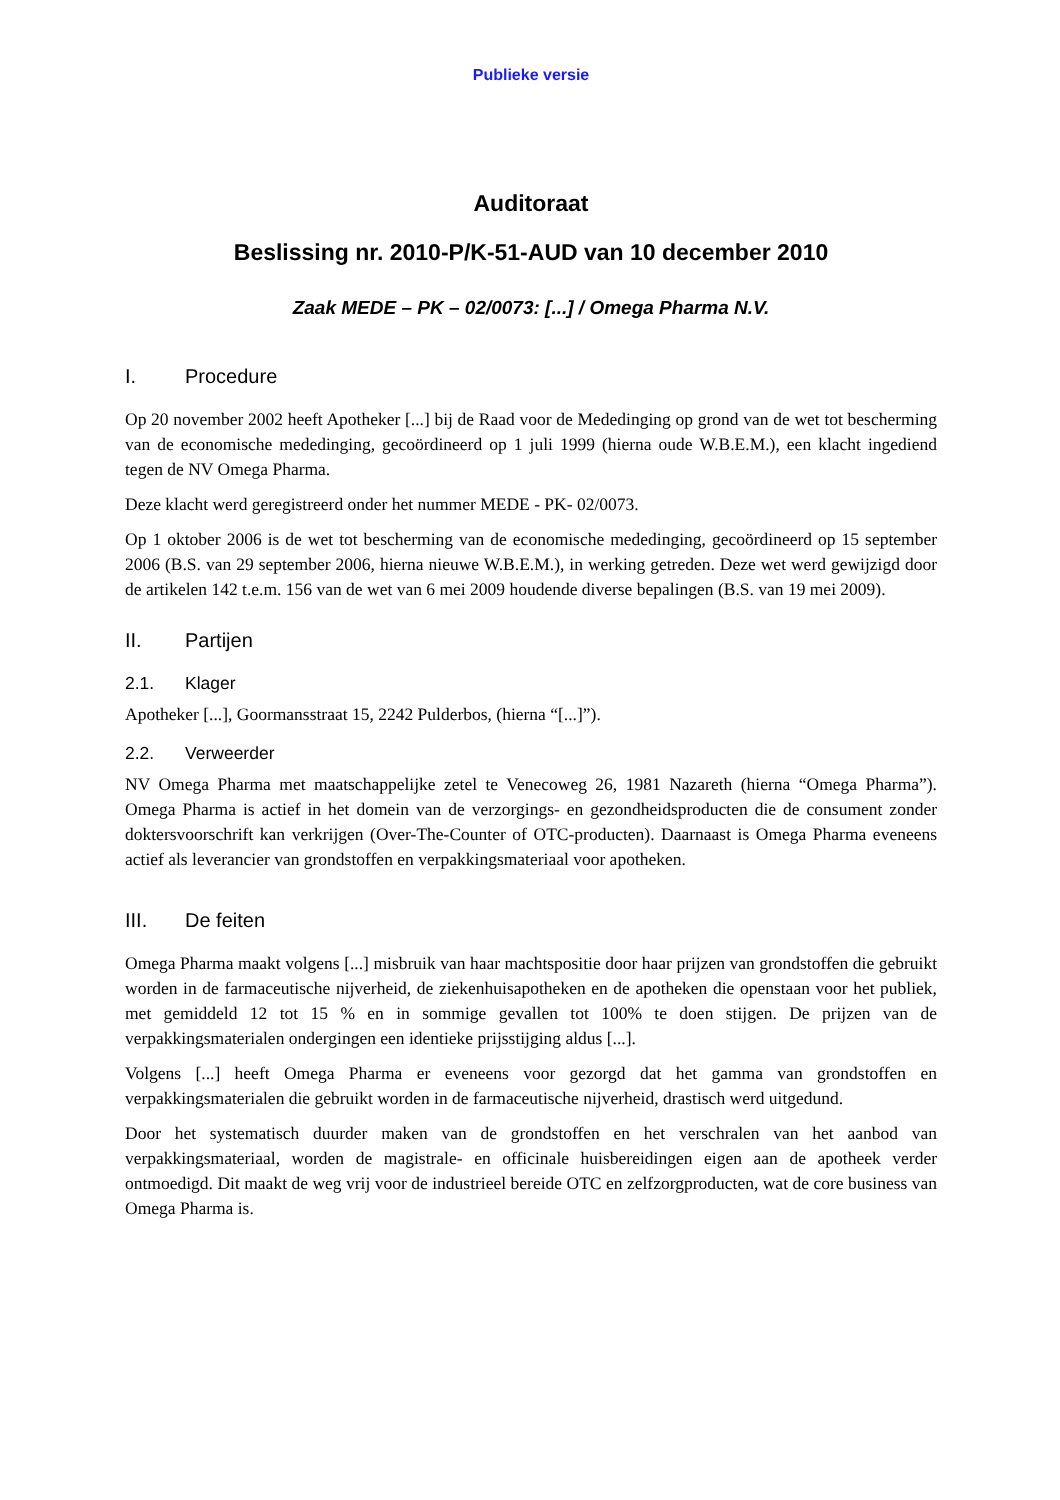Publieke versie
Auditoraat
Beslissing nr. 2010-P/K-51-AUD van 10 december 2010
Zaak MEDE – PK – 02/0073: [...] / Omega Pharma N.V.
I. Procedure
Op 20 november 2002 heeft Apotheker [...] bij de Raad voor de Mededinging op grond van de wet tot bescherming van de economische mededinging, gecoördineerd op 1 juli 1999 (hierna oude W.B.E.M.), een klacht ingediend tegen de NV Omega Pharma.
Deze klacht werd geregistreerd onder het nummer MEDE - PK- 02/0073.
Op 1 oktober 2006 is de wet tot bescherming van de economische mededinging, gecoördineerd op 15 september 2006 (B.S. van 29 september 2006, hierna nieuwe W.B.E.M.), in werking getreden. Deze wet werd gewijzigd door de artikelen 142 t.e.m. 156 van de wet van 6 mei 2009 houdende diverse bepalingen (B.S. van 19 mei 2009).
II. Partijen
2.1. Klager
Apotheker [...], Goormansstraat 15, 2242 Pulderbos, (hierna “[...]”).
2.2. Verweerder
NV Omega Pharma met maatschappelijke zetel te Venecoweg 26, 1981 Nazareth (hierna “Omega Pharma”). Omega Pharma is actief in het domein van de verzorgings- en gezondheidsproducten die de consument zonder doktersvoorschrift kan verkrijgen (Over-The-Counter of OTC-producten). Daarnaast is Omega Pharma eveneens actief als leverancier van grondstoffen en verpakkingsmateriaal voor apotheken.
III. De feiten
Omega Pharma maakt volgens [...] misbruik van haar machtspositie door haar prijzen van grondstoffen die gebruikt worden in de farmaceutische nijverheid, de ziekenhuisapotheken en de apotheken die openstaan voor het publiek, met gemiddeld 12 tot 15 % en in sommige gevallen tot 100% te doen stijgen. De prijzen van de verpakkingsmaterialen ondergingen een identieke prijsstijging aldus [...].
Volgens [...] heeft Omega Pharma er eveneens voor gezorgd dat het gamma van grondstoffen en verpakkingsmaterialen die gebruikt worden in de farmaceutische nijverheid, drastisch werd uitgedund.
Door het systematisch duurder maken van de grondstoffen en het verschralen van het aanbod van verpakkingsmateriaal, worden de magistrale- en officinale huisbereidingen eigen aan de apotheek verder ontmoedigd. Dit maakt de weg vrij voor de industrieel bereide OTC en zelfzorgproducten, wat de core business van Omega Pharma is.